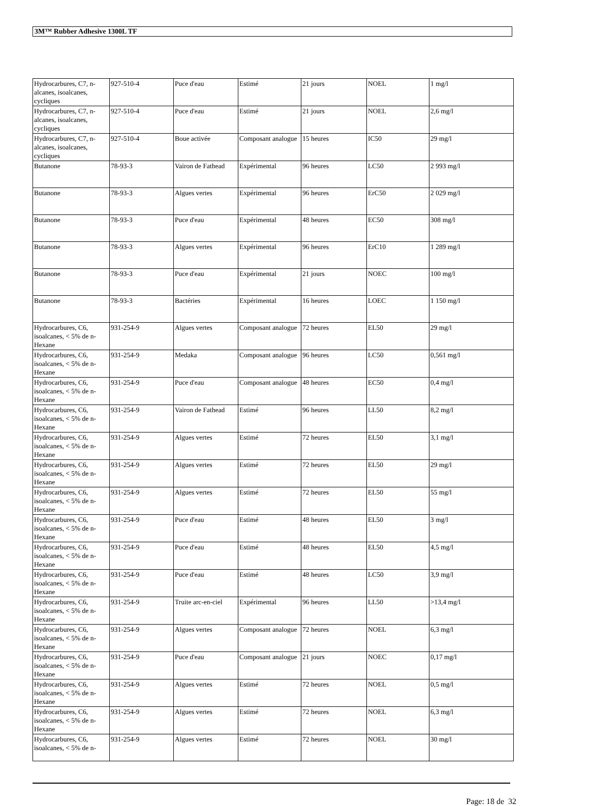3M™ Rubber Adhesive 1300L TF
| Hydrocarbures, C7, n-alcanes, isoalcanes, cycliques | 927-510-4 | Puce d'eau | Estimé | 21 jours | NOEL | 1 mg/l |
| Hydrocarbures, C7, n-alcanes, isoalcanes, cycliques | 927-510-4 | Puce d'eau | Estimé | 21 jours | NOEL | 2,6 mg/l |
| Hydrocarbures, C7, n-alcanes, isoalcanes, cycliques | 927-510-4 | Boue activée | Composant analogue | 15 heures | IC50 | 29 mg/l |
| Butanone | 78-93-3 | Vairon de Fathead | Expérimental | 96 heures | LC50 | 2 993 mg/l |
| Butanone | 78-93-3 | Algues vertes | Expérimental | 96 heures | ErC50 | 2 029 mg/l |
| Butanone | 78-93-3 | Puce d'eau | Expérimental | 48 heures | EC50 | 308 mg/l |
| Butanone | 78-93-3 | Algues vertes | Expérimental | 96 heures | ErC10 | 1 289 mg/l |
| Butanone | 78-93-3 | Puce d'eau | Expérimental | 21 jours | NOEC | 100 mg/l |
| Butanone | 78-93-3 | Bactéries | Expérimental | 16 heures | LOEC | 1 150 mg/l |
| Hydrocarbures, C6, isoalcanes, < 5% de n-Hexane | 931-254-9 | Algues vertes | Composant analogue | 72 heures | EL50 | 29 mg/l |
| Hydrocarbures, C6, isoalcanes, < 5% de n-Hexane | 931-254-9 | Medaka | Composant analogue | 96 heures | LC50 | 0,561 mg/l |
| Hydrocarbures, C6, isoalcanes, < 5% de n-Hexane | 931-254-9 | Puce d'eau | Composant analogue | 48 heures | EC50 | 0,4 mg/l |
| Hydrocarbures, C6, isoalcanes, < 5% de n-Hexane | 931-254-9 | Vairon de Fathead | Estimé | 96 heures | LL50 | 8,2 mg/l |
| Hydrocarbures, C6, isoalcanes, < 5% de n-Hexane | 931-254-9 | Algues vertes | Estimé | 72 heures | EL50 | 3,1 mg/l |
| Hydrocarbures, C6, isoalcanes, < 5% de n-Hexane | 931-254-9 | Algues vertes | Estimé | 72 heures | EL50 | 29 mg/l |
| Hydrocarbures, C6, isoalcanes, < 5% de n-Hexane | 931-254-9 | Algues vertes | Estimé | 72 heures | EL50 | 55 mg/l |
| Hydrocarbures, C6, isoalcanes, < 5% de n-Hexane | 931-254-9 | Puce d'eau | Estimé | 48 heures | EL50 | 3 mg/l |
| Hydrocarbures, C6, isoalcanes, < 5% de n-Hexane | 931-254-9 | Puce d'eau | Estimé | 48 heures | EL50 | 4,5 mg/l |
| Hydrocarbures, C6, isoalcanes, < 5% de n-Hexane | 931-254-9 | Puce d'eau | Estimé | 48 heures | LC50 | 3,9 mg/l |
| Hydrocarbures, C6, isoalcanes, < 5% de n-Hexane | 931-254-9 | Truite arc-en-ciel | Expérimental | 96 heures | LL50 | >13,4 mg/l |
| Hydrocarbures, C6, isoalcanes, < 5% de n-Hexane | 931-254-9 | Algues vertes | Composant analogue | 72 heures | NOEL | 6,3 mg/l |
| Hydrocarbures, C6, isoalcanes, < 5% de n-Hexane | 931-254-9 | Puce d'eau | Composant analogue | 21 jours | NOEC | 0,17 mg/l |
| Hydrocarbures, C6, isoalcanes, < 5% de n-Hexane | 931-254-9 | Algues vertes | Estimé | 72 heures | NOEL | 0,5 mg/l |
| Hydrocarbures, C6, isoalcanes, < 5% de n-Hexane | 931-254-9 | Algues vertes | Estimé | 72 heures | NOEL | 6,3 mg/l |
| Hydrocarbures, C6, isoalcanes, < 5% de n- | 931-254-9 | Algues vertes | Estimé | 72 heures | NOEL | 30 mg/l |
Page: 18 de 32